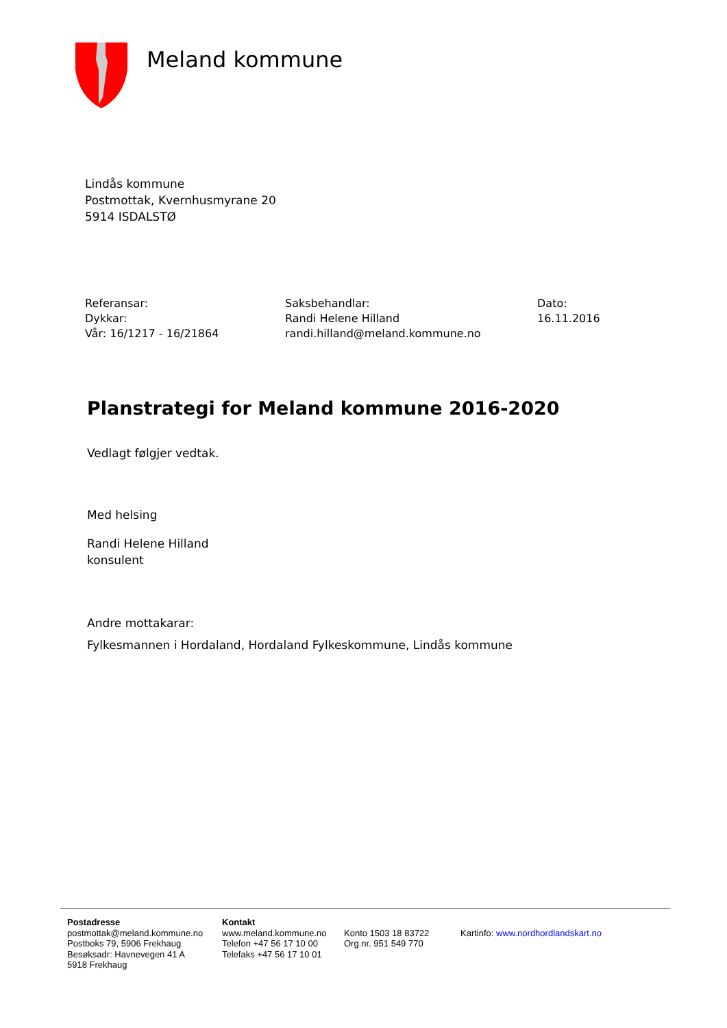Meland kommune
Lindås kommune
Postmottak, Kvernhusmyrane 20
5914 ISDALSTØ
Referansar:
Dykkar:
Vår: 16/1217 - 16/21864
Saksbehandlar:
Randi Helene Hilland
randi.hilland@meland.kommune.no
Dato:
16.11.2016
Planstrategi for Meland kommune 2016-2020
Vedlagt følgjer vedtak.
Med helsing
Randi Helene Hilland
konsulent
Andre mottakarar:
Fylkesmannen i Hordaland, Hordaland Fylkeskommune, Lindås kommune
Postadresse
postmottak@meland.kommune.no
Postboks 79, 5906 Frekhaug
Besøksadr: Havnevegen 41 A
5918 Frekhaug
Kontakt
www.meland.kommune.no
Telefon +47 56 17 10 00
Telefaks +47 56 17 10 01
Konto 1503 18 83722
Org.nr. 951 549 770
Kartinfo: www.nordhordlandskart.no